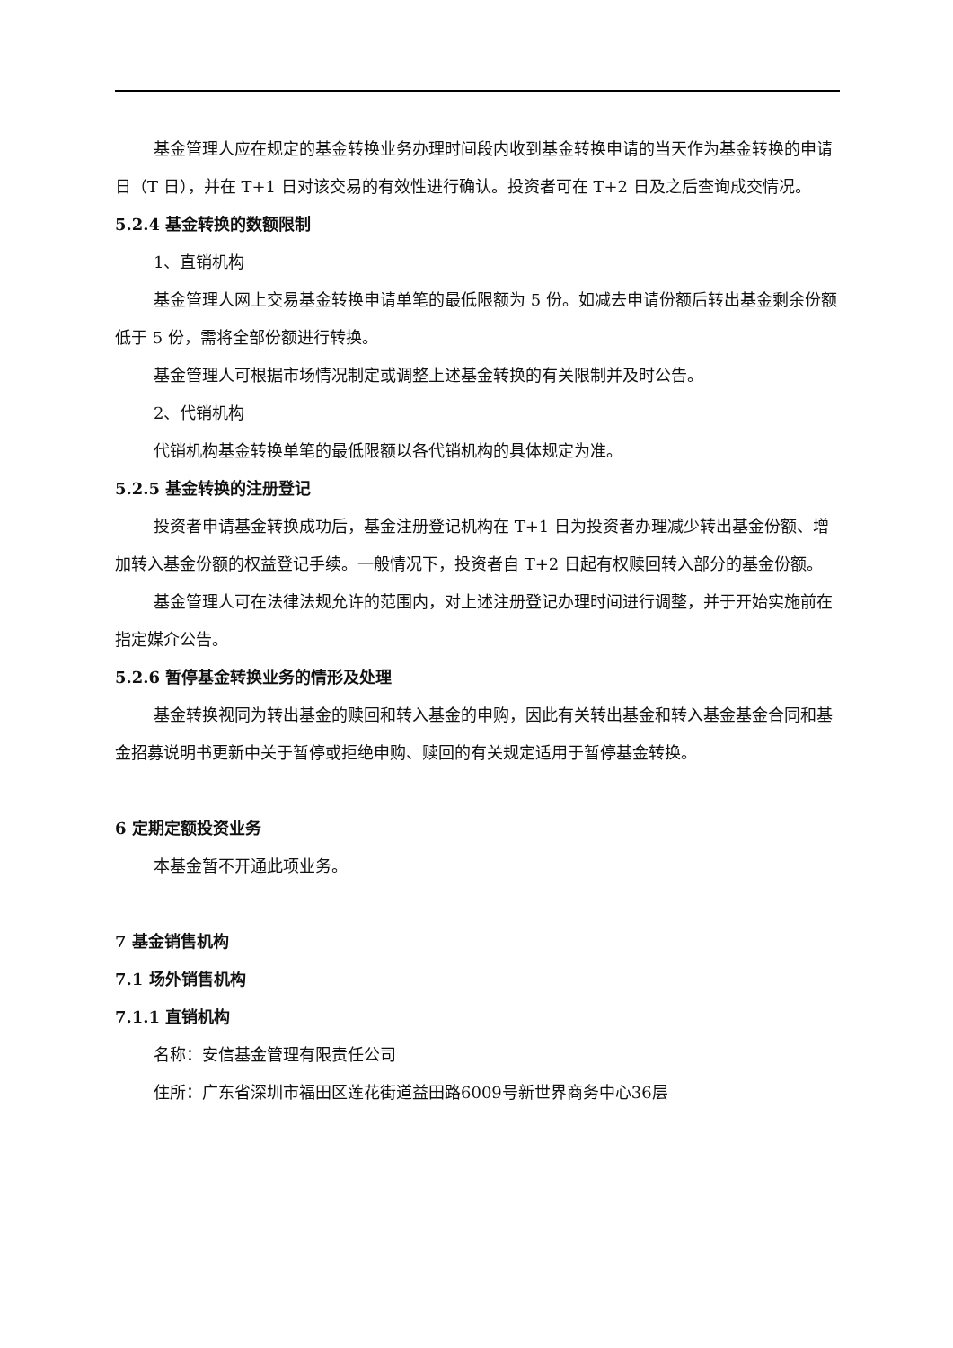基金管理人应在规定的基金转换业务办理时间段内收到基金转换申请的当天作为基金转换的申请日（T 日），并在 T+1 日对该交易的有效性进行确认。投资者可在 T+2 日及之后查询成交情况。
5.2.4 基金转换的数额限制
1、直销机构
基金管理人网上交易基金转换申请单笔的最低限额为 5 份。如减去申请份额后转出基金剩余份额低于 5 份，需将全部份额进行转换。
基金管理人可根据市场情况制定或调整上述基金转换的有关限制并及时公告。
2、代销机构
代销机构基金转换单笔的最低限额以各代销机构的具体规定为准。
5.2.5 基金转换的注册登记
投资者申请基金转换成功后，基金注册登记机构在 T+1 日为投资者办理减少转出基金份额、增加转入基金份额的权益登记手续。一般情况下，投资者自 T+2 日起有权赎回转入部分的基金份额。
基金管理人可在法律法规允许的范围内，对上述注册登记办理时间进行调整，并于开始实施前在指定媒介公告。
5.2.6 暂停基金转换业务的情形及处理
基金转换视同为转出基金的赎回和转入基金的申购，因此有关转出基金和转入基金基金合同和基金招募说明书更新中关于暂停或拒绝申购、赎回的有关规定适用于暂停基金转换。
6 定期定额投资业务
本基金暂不开通此项业务。
7 基金销售机构
7.1 场外销售机构
7.1.1 直销机构
名称：安信基金管理有限责任公司
住所：广东省深圳市福田区莲花街道益田路6009号新世界商务中心36层